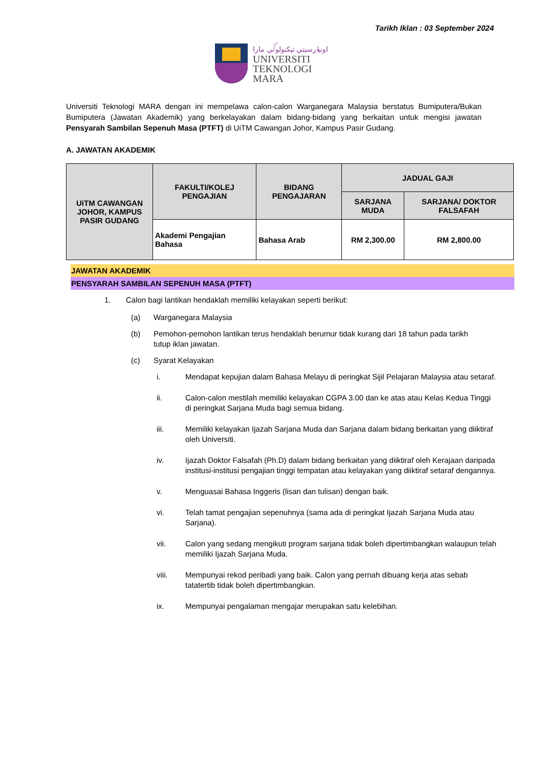Tarikh Iklan : 03 September 2024
اونيۏرسيتي تيكنولوݢي مارا
UNIVERSITI
TEKNOLOGI
MARA
Universiti Teknologi MARA dengan ini mempelawa calon-calon Warganegara Malaysia berstatus Bumiputera/Bukan Bumiputera (Jawatan Akademik) yang berkelayakan dalam bidang-bidang yang berkaitan untuk mengisi jawatan Pensyarah Sambilan Sepenuh Masa (PTFT) di UiTM Cawangan Johor, Kampus Pasir Gudang.
A. JAWATAN AKADEMIK
| UiTM CAWANGAN JOHOR, KAMPUS PASIR GUDANG | FAKULTI/KOLEJ PENGAJIAN | BIDANG PENGAJARAN | JADUAL GAJI | |
| --- | --- | --- | --- | --- |
| | | | SARJANA MUDA | SARJANA/ DOKTOR FALSAFAH |
| | Akademi Pengajian Bahasa | Bahasa Arab | RM 2,300.00 | RM 2,800.00 |
JAWATAN AKADEMIK
PENSYARAH SAMBILAN SEPENUH MASA (PTFT)
1. Calon bagi lantikan hendaklah memiliki kelayakan seperti berikut:
(a) Warganegara Malaysia
(b) Pemohon-pemohon lantikan terus hendaklah berumur tidak kurang dari 18 tahun pada tarikh tutup iklan jawatan.
(c) Syarat Kelayakan
i. Mendapat kepujian dalam Bahasa Melayu di peringkat Sijil Pelajaran Malaysia atau setaraf.
ii. Calon-calon mestilah memiliki kelayakan CGPA 3.00 dan ke atas atau Kelas Kedua Tinggi di peringkat Sarjana Muda bagi semua bidang.
iii. Memiliki kelayakan Ijazah Sarjana Muda dan Sarjana dalam bidang berkaitan yang diiktiraf oleh Universiti.
iv. Ijazah Doktor Falsafah (Ph.D) dalam bidang berkaitan yang diiktiraf oleh Kerajaan daripada institusi-institusi pengajian tinggi tempatan atau kelayakan yang diiktiraf setaraf dengannya.
v. Menguasai Bahasa Inggeris (lisan dan tulisan) dengan baik.
vi. Telah tamat pengajian sepenuhnya (sama ada di peringkat Ijazah Sarjana Muda atau Sarjana).
vii. Calon yang sedang mengikuti program sarjana tidak boleh dipertimbangkan walaupun telah memiliki Ijazah Sarjana Muda.
viii. Mempunyai rekod peribadi yang baik. Calon yang pernah dibuang kerja atas sebab tatatertib tidak boleh dipertimbangkan.
ix. Mempunyai pengalaman mengajar merupakan satu kelebihan.